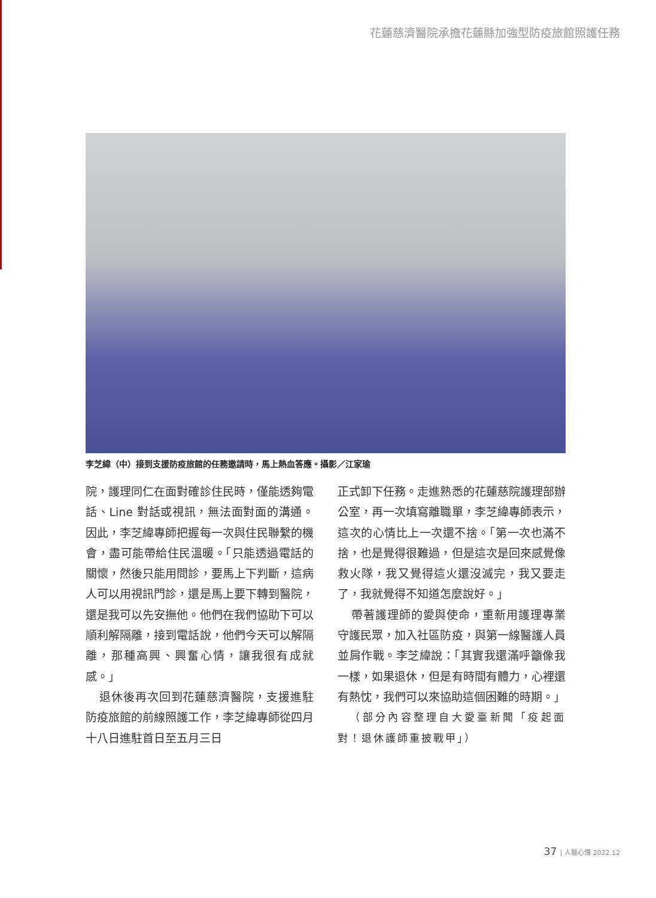花蓮慈濟醫院承擔花蓮縣加強型防疫旅館照護任務
李芝緯（中）接到支援防疫旅館的任務邀請時，馬上熱血答應。攝影／江家瑜
院，護理同仁在面對確診住民時，僅能透夠電話、Line 對話或視訊，無法面對面的溝通。因此，李芝緯專師把握每一次與住民聯繫的機會，盡可能帶給住民溫暖。「只能透過電話的關懷，然後只能用問診，要馬上下判斷，這病人可以用視訊門診，還是馬上要下轉到醫院，還是我可以先安撫他。他們在我們協助下可以順利解隔離，接到電話說，他們今天可以解隔離，那種高興、興奮心情，讓我很有成就感。」
退休後再次回到花蓮慈濟醫院，支援進駐防疫旅館的前線照護工作，李芝緯專師從四月十八日進駐首日至五月三日
正式卸下任務。走進熟悉的花蓮慈院護理部辦公室，再一次填寫離職單，李芝緯專師表示，這次的心情比上一次還不捨。「第一次也滿不捨，也是覺得很難過，但是這次是回來感覺像救火隊，我又覺得這火還沒滅完，我又要走了，我就覺得不知道怎麼說好。」
帶著護理師的愛與使命，重新用護理專業守護民眾，加入社區防疫，與第一線醫護人員並肩作戰。李芝緯說：「其實我還滿呼籲像我一樣，如果退休，但是有時間有體力，心裡還有熱忱，我們可以來協助這個困難的時期。」
（部分內容整理自大愛臺新聞「疫起面對！退休護師重披戰甲」）
37 | 人醫心傳 2022.12